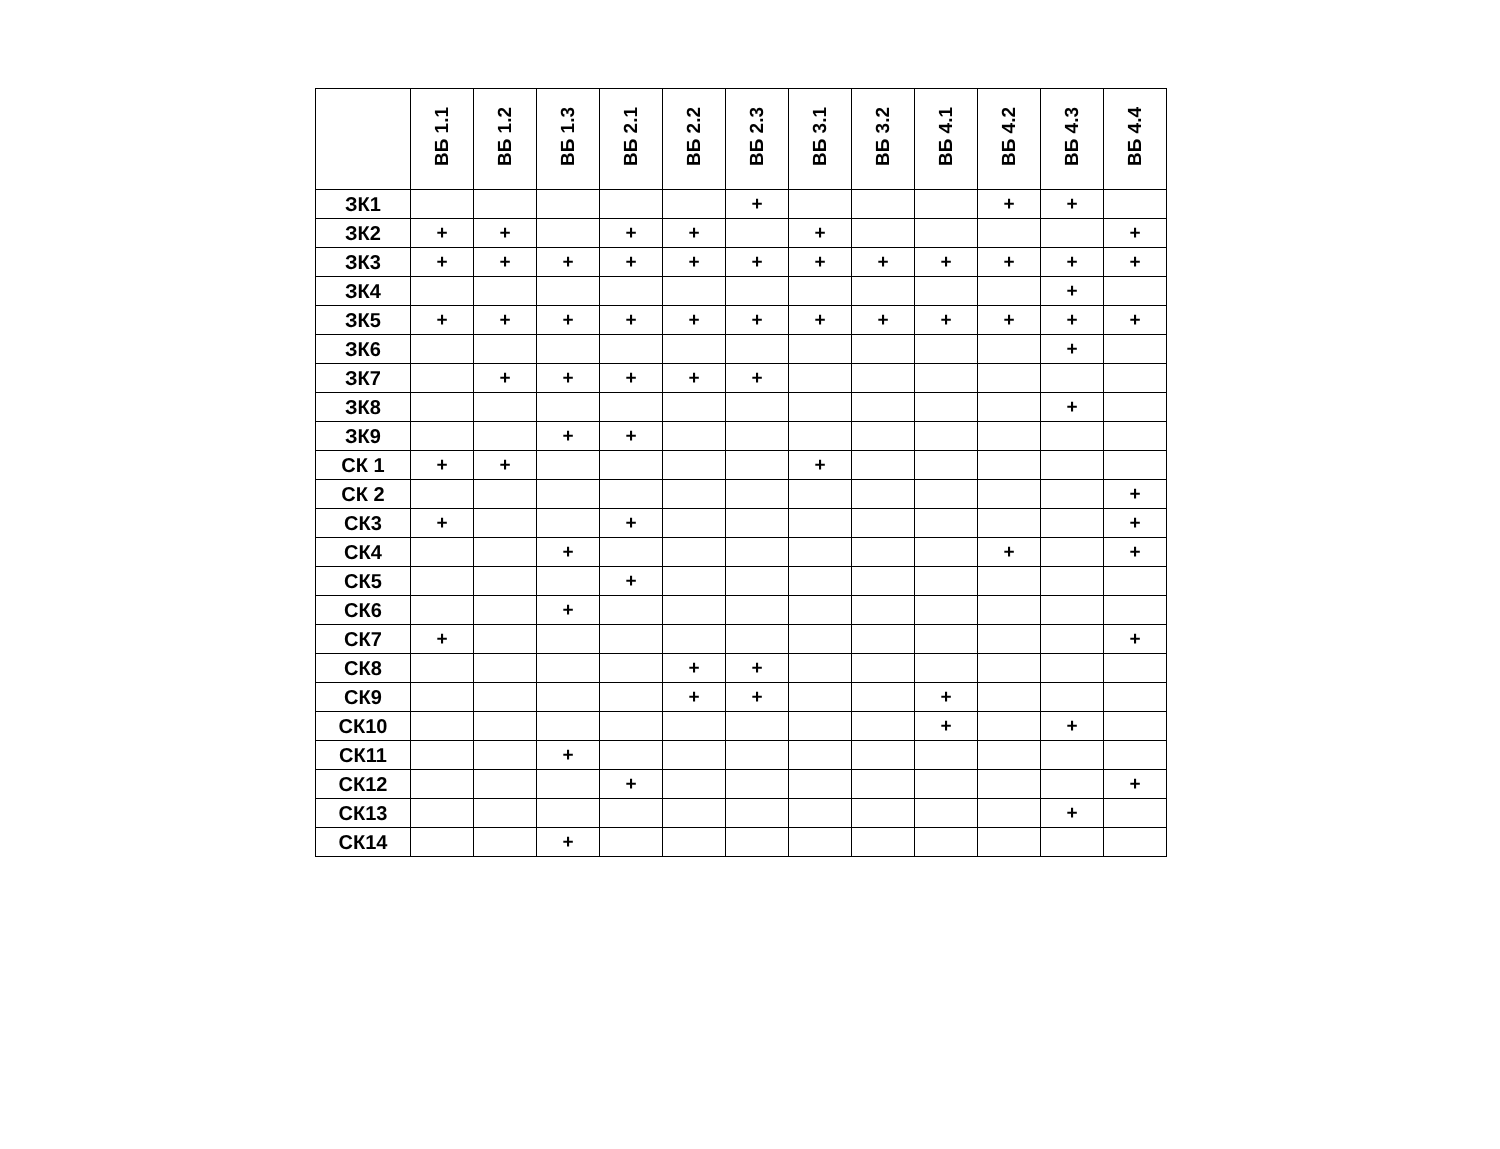| | ВБ 1.1 | ВБ 1.2 | ВБ 1.3 | ВБ 2.1 | ВБ 2.2 | ВБ 2.3 | ВБ 3.1 | ВБ 3.2 | ВБ 4.1 | ВБ 4.2 | ВБ 4.3 | ВБ 4.4 |
| --- | --- | --- | --- | --- | --- | --- | --- | --- | --- | --- | --- | --- |
| ЗК1 | | | | | | + | | | | + | + | |
| ЗК2 | + | + | | + | + | | + | | | | | + |
| ЗК3 | + | + | + | + | + | + | + | + | + | + | + | + |
| ЗК4 | | | | | | | | | | | + | |
| ЗК5 | + | + | + | + | + | + | + | + | + | + | + | + |
| ЗК6 | | | | | | | | | | | + | |
| ЗК7 | | + | + | + | + | + | | | | | | |
| ЗК8 | | | | | | | | | | | + | |
| ЗК9 | | | + | + | | | | | | | | |
| СК 1 | + | + | | | | | + | | | | | |
| СК 2 | | | | | | | | | | | | + |
| СК3 | + | | | + | | | | | | | | + |
| СК4 | | | + | | | | | | | + | | + |
| СК5 | | | | + | | | | | | | | |
| СК6 | | | + | | | | | | | | | |
| СК7 | + | | | | | | | | | | | + |
| СК8 | | | | | + | + | | | | | | |
| СК9 | | | | | + | + | | | + | | | |
| СК10 | | | | | | | | | + | | + | |
| СК11 | | | + | | | | | | | | | |
| СК12 | | | | + | | | | | | | | + |
| СК13 | | | | | | | | | | | + | |
| СК14 | | | + | | | | | | | | | |